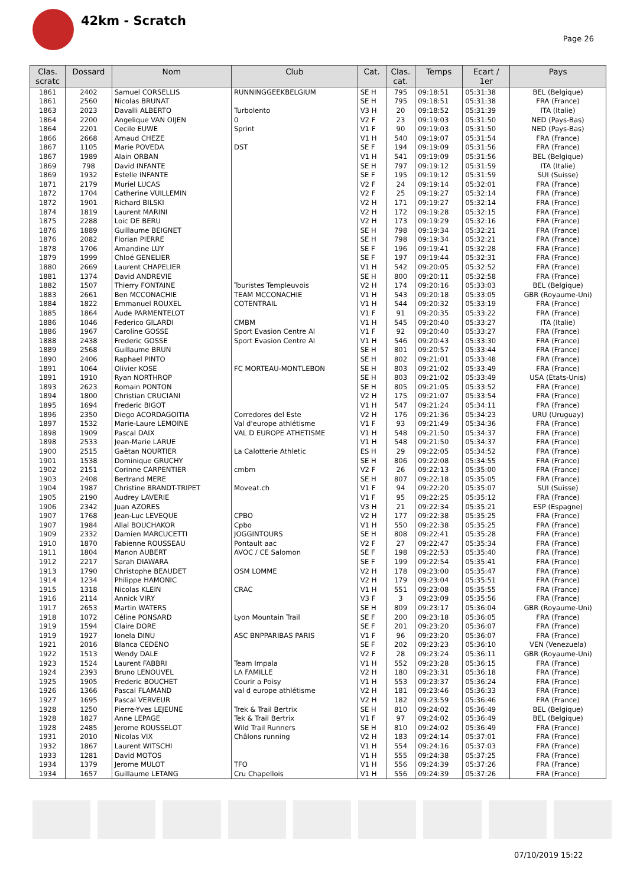42km - Scratch
Page 26
| Clas. scratc | Dossard | Nom | Club | Cat. | Clas. cat. | Temps | Ecart / 1er | Pays |
| --- | --- | --- | --- | --- | --- | --- | --- | --- |
| 1861 | 2402 | Samuel CORSELLIS | RUNNINGGEEKBELGIUM | SE H | 795 | 09:18:51 | 05:31:38 | BEL (Belgique) |
| 1861 | 2560 | Nicolas BRUNAT | | SE H | 795 | 09:18:51 | 05:31:38 | FRA (France) |
| 1863 | 2023 | Davalli ALBERTO | Turbolento | V3 H | 20 | 09:18:52 | 05:31:39 | ITA (Italie) |
| 1864 | 2200 | Angelique VAN OIJEN | 0 | V2 F | 23 | 09:19:03 | 05:31:50 | NED (Pays-Bas) |
| 1864 | 2201 | Cecile EUWE | Sprint | V1 F | 90 | 09:19:03 | 05:31:50 | NED (Pays-Bas) |
| 1866 | 2668 | Arnaud CHEZE | | V1 H | 540 | 09:19:07 | 05:31:54 | FRA (France) |
| 1867 | 1105 | Marie POVEDA | DST | SE F | 194 | 09:19:09 | 05:31:56 | FRA (France) |
| 1867 | 1989 | Alain ORBAN | | V1 H | 541 | 09:19:09 | 05:31:56 | BEL (Belgique) |
| 1869 | 798 | David INFANTE | | SE H | 797 | 09:19:12 | 05:31:59 | ITA (Italie) |
| 1869 | 1932 | Estelle INFANTE | | SE F | 195 | 09:19:12 | 05:31:59 | SUI (Suisse) |
| 1871 | 2179 | Muriel LUCAS | | V2 F | 24 | 09:19:14 | 05:32:01 | FRA (France) |
| 1872 | 1704 | Catherine VUILLEMIN | | V2 F | 25 | 09:19:27 | 05:32:14 | FRA (France) |
| 1872 | 1901 | Richard BILSKI | | V2 H | 171 | 09:19:27 | 05:32:14 | FRA (France) |
| 1874 | 1819 | Laurent MARINI | | V2 H | 172 | 09:19:28 | 05:32:15 | FRA (France) |
| 1875 | 2288 | Loic DE BERU | | V2 H | 173 | 09:19:29 | 05:32:16 | FRA (France) |
| 1876 | 1889 | Guillaume BEIGNET | | SE H | 798 | 09:19:34 | 05:32:21 | FRA (France) |
| 1876 | 2082 | Florian PIERRE | | SE H | 798 | 09:19:34 | 05:32:21 | FRA (France) |
| 1878 | 1706 | Amandine LUY | | SE F | 196 | 09:19:41 | 05:32:28 | FRA (France) |
| 1879 | 1999 | Chloé GENELIER | | SE F | 197 | 09:19:44 | 05:32:31 | FRA (France) |
| 1880 | 2669 | Laurent CHAPELIER | | V1 H | 542 | 09:20:05 | 05:32:52 | FRA (France) |
| 1881 | 1374 | David ANDREVIE | | SE H | 800 | 09:20:11 | 05:32:58 | FRA (France) |
| 1882 | 1507 | Thierry FONTAINE | Touristes Templeuvois | V2 H | 174 | 09:20:16 | 05:33:03 | BEL (Belgique) |
| 1883 | 2661 | Ben MCCONACHIE | TEAM MCCONACHIE | V1 H | 543 | 09:20:18 | 05:33:05 | GBR (Royaume-Uni) |
| 1884 | 1822 | Emmanuel ROUXEL | COTENTRAIL | V1 H | 544 | 09:20:32 | 05:33:19 | FRA (France) |
| 1885 | 1864 | Aude PARMENTELOT | | V1 F | 91 | 09:20:35 | 05:33:22 | FRA (France) |
| 1886 | 1046 | Federico GILARDI | CMBM | V1 H | 545 | 09:20:40 | 05:33:27 | ITA (Italie) |
| 1886 | 1967 | Caroline GOSSE | Sport Evasion Centre Al | V1 F | 92 | 09:20:40 | 05:33:27 | FRA (France) |
| 1888 | 2438 | Frederic GOSSE | Sport Evasion Centre Al | V1 H | 546 | 09:20:43 | 05:33:30 | FRA (France) |
| 1889 | 2568 | Guillaume BRUN | | SE H | 801 | 09:20:57 | 05:33:44 | FRA (France) |
| 1890 | 2406 | Raphael PINTO | | SE H | 802 | 09:21:01 | 05:33:48 | FRA (France) |
| 1891 | 1064 | Olivier KOSE | FC MORTEAU-MONTLEBON | SE H | 803 | 09:21:02 | 05:33:49 | FRA (France) |
| 1891 | 1910 | Ryan NORTHROP | | SE H | 803 | 09:21:02 | 05:33:49 | USA (Etats-Unis) |
| 1893 | 2623 | Romain PONTON | | SE H | 805 | 09:21:05 | 05:33:52 | FRA (France) |
| 1894 | 1800 | Christian CRUCIANI | | V2 H | 175 | 09:21:07 | 05:33:54 | FRA (France) |
| 1895 | 1694 | Frederic BIGOT | | V1 H | 547 | 09:21:24 | 05:34:11 | FRA (France) |
| 1896 | 2350 | Diego ACORDAGOITIA | Corredores del Este | V2 H | 176 | 09:21:36 | 05:34:23 | URU (Uruguay) |
| 1897 | 1532 | Marie-Laure LEMOINE | Val d'europe athlétisme | V1 F | 93 | 09:21:49 | 05:34:36 | FRA (France) |
| 1898 | 1909 | Pascal DAIX | VAL D EUROPE ATHETISME | V1 H | 548 | 09:21:50 | 05:34:37 | FRA (France) |
| 1898 | 2533 | Jean-Marie LARUE | | V1 H | 548 | 09:21:50 | 05:34:37 | FRA (France) |
| 1900 | 2515 | Gaëtan NOURTIER | La Calotterie Athletic | ES H | 29 | 09:22:05 | 05:34:52 | FRA (France) |
| 1901 | 1538 | Dominique GRUCHY | | SE H | 806 | 09:22:08 | 05:34:55 | FRA (France) |
| 1902 | 2151 | Corinne CARPENTIER | cmbm | V2 F | 26 | 09:22:13 | 05:35:00 | FRA (France) |
| 1903 | 2408 | Bertrand MERE | | SE H | 807 | 09:22:18 | 05:35:05 | FRA (France) |
| 1904 | 1987 | Christine BRANDT-TRIPET | Moveat.ch | V1 F | 94 | 09:22:20 | 05:35:07 | SUI (Suisse) |
| 1905 | 2190 | Audrey LAVERIE | | V1 F | 95 | 09:22:25 | 05:35:12 | FRA (France) |
| 1906 | 2342 | Juan AZORES | | V3 H | 21 | 09:22:34 | 05:35:21 | ESP (Espagne) |
| 1907 | 1768 | Jean-Luc LEVEQUE | CPBO | V2 H | 177 | 09:22:38 | 05:35:25 | FRA (France) |
| 1907 | 1984 | Allal BOUCHAKOR | Cpbo | V1 H | 550 | 09:22:38 | 05:35:25 | FRA (France) |
| 1909 | 2332 | Damien MARCUCETTI | JOGGINTOURS | SE H | 808 | 09:22:41 | 05:35:28 | FRA (France) |
| 1910 | 1870 | Fabienne ROUSSEAU | Pontault aac | V2 F | 27 | 09:22:47 | 05:35:34 | FRA (France) |
| 1911 | 1804 | Manon AUBERT | AVOC / CE Salomon | SE F | 198 | 09:22:53 | 05:35:40 | FRA (France) |
| 1912 | 2217 | Sarah DIAWARA | | SE F | 199 | 09:22:54 | 05:35:41 | FRA (France) |
| 1913 | 1790 | Christophe BEAUDET | OSM LOMME | V2 H | 178 | 09:23:00 | 05:35:47 | FRA (France) |
| 1914 | 1234 | Philippe HAMONIC | | V2 H | 179 | 09:23:04 | 05:35:51 | FRA (France) |
| 1915 | 1318 | Nicolas KLEIN | CRAC | V1 H | 551 | 09:23:08 | 05:35:55 | FRA (France) |
| 1916 | 2114 | Annick VIRY | | V3 F | 3 | 09:23:09 | 05:35:56 | FRA (France) |
| 1917 | 2653 | Martin WATERS | | SE H | 809 | 09:23:17 | 05:36:04 | GBR (Royaume-Uni) |
| 1918 | 1072 | Céline PONSARD | Lyon Mountain Trail | SE F | 200 | 09:23:18 | 05:36:05 | FRA (France) |
| 1919 | 1594 | Claire DORE | | SE F | 201 | 09:23:20 | 05:36:07 | FRA (France) |
| 1919 | 1927 | Ionela DINU | ASC BNPPARIBAS PARIS | V1 F | 96 | 09:23:20 | 05:36:07 | FRA (France) |
| 1921 | 2016 | Blanca CEDENO | | SE F | 202 | 09:23:23 | 05:36:10 | VEN (Venezuela) |
| 1922 | 1513 | Wendy DALE | | V2 F | 28 | 09:23:24 | 05:36:11 | GBR (Royaume-Uni) |
| 1923 | 1524 | Laurent FABBRI | Team Impala | V1 H | 552 | 09:23:28 | 05:36:15 | FRA (France) |
| 1924 | 2393 | Bruno LENOUVEL | LA FAMILLE | V2 H | 180 | 09:23:31 | 05:36:18 | FRA (France) |
| 1925 | 1905 | Frederic BOUCHET | Courir a Poisy | V1 H | 553 | 09:23:37 | 05:36:24 | FRA (France) |
| 1926 | 1366 | Pascal FLAMAND | val d europe athlétisme | V2 H | 181 | 09:23:46 | 05:36:33 | FRA (France) |
| 1927 | 1695 | Pascal VERVEUR | | V2 H | 182 | 09:23:59 | 05:36:46 | FRA (France) |
| 1928 | 1250 | Pierre-Yves LEJEUNE | Trek & Trail Bertrix | SE H | 810 | 09:24:02 | 05:36:49 | BEL (Belgique) |
| 1928 | 1827 | Anne LEPAGE | Tek & Trail Bertrix | V1 F | 97 | 09:24:02 | 05:36:49 | BEL (Belgique) |
| 1928 | 2485 | Jerome ROUSSELOT | Wild Trail Runners | SE H | 810 | 09:24:02 | 05:36:49 | FRA (France) |
| 1931 | 2010 | Nicolas VIX | Châlons running | V2 H | 183 | 09:24:14 | 05:37:01 | FRA (France) |
| 1932 | 1867 | Laurent WITSCHI | | V1 H | 554 | 09:24:16 | 05:37:03 | FRA (France) |
| 1933 | 1281 | David MOTOS | | V1 H | 555 | 09:24:38 | 05:37:25 | FRA (France) |
| 1934 | 1379 | Jerome MULOT | TFO | V1 H | 556 | 09:24:39 | 05:37:26 | FRA (France) |
| 1934 | 1657 | Guillaume LETANG | Cru Chapellois | V1 H | 556 | 09:24:39 | 05:37:26 | FRA (France) |
07/10/2019 15:22